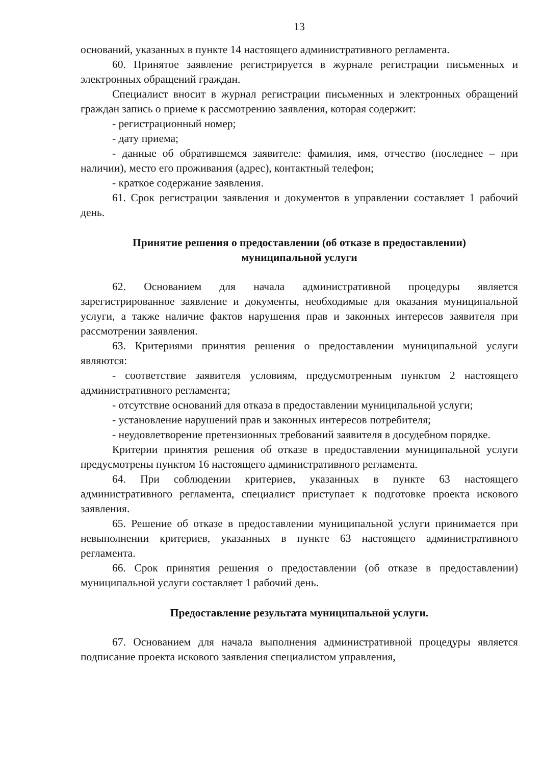13
оснований, указанных в пункте 14 настоящего административного регламента.
60. Принятое заявление регистрируется в журнале регистрации письменных и электронных обращений граждан.
Специалист вносит в журнал регистрации письменных и электронных обращений граждан запись о приеме к рассмотрению заявления, которая содержит:
- регистрационный номер;
- дату приема;
- данные об обратившемся заявителе: фамилия, имя, отчество (последнее – при наличии), место его проживания (адрес), контактный телефон;
- краткое содержание заявления.
61. Срок регистрации заявления и документов в управлении составляет 1 рабочий день.
Принятие решения о предоставлении (об отказе в предоставлении)
муниципальной услуги
62. Основанием для начала административной процедуры является зарегистрированное заявление и документы, необходимые для оказания муниципальной услуги, а также наличие фактов нарушения прав и законных интересов заявителя при рассмотрении заявления.
63. Критериями принятия решения о предоставлении муниципальной услуги являются:
- соответствие заявителя условиям, предусмотренным пунктом 2 настоящего административного регламента;
- отсутствие оснований для отказа в предоставлении муниципальной услуги;
- установление нарушений прав и законных интересов потребителя;
- неудовлетворение претензионных требований заявителя в досудебном порядке.
Критерии принятия решения об отказе в предоставлении муниципальной услуги предусмотрены пунктом 16 настоящего административного регламента.
64. При соблюдении критериев, указанных в пункте 63 настоящего административного регламента, специалист приступает к подготовке проекта искового заявления.
65. Решение об отказе в предоставлении муниципальной услуги принимается при невыполнении критериев, указанных в пункте 63 настоящего административного регламента.
66. Срок принятия решения о предоставлении (об отказе в предоставлении) муниципальной услуги составляет 1 рабочий день.
Предоставление результата муниципальной услуги.
67. Основанием для начала выполнения административной процедуры является подписание проекта искового заявления специалистом управления,